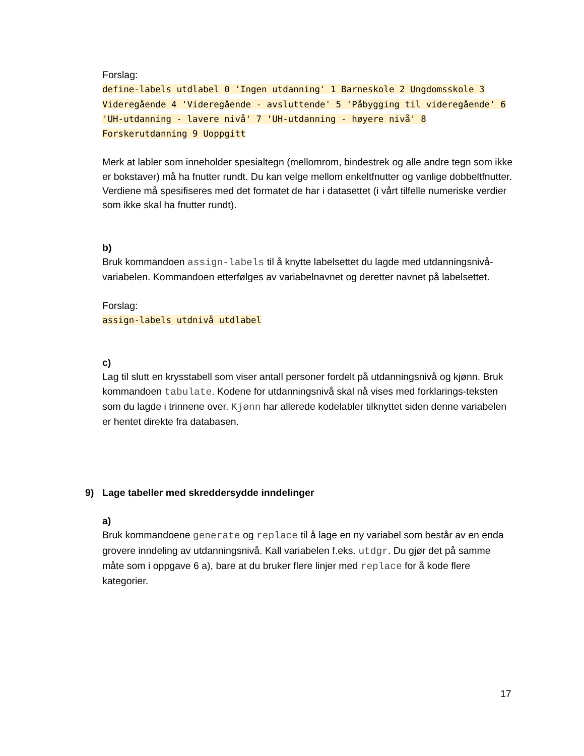Forslag:
define-labels utdlabel 0 'Ingen utdanning' 1 Barneskole 2 Ungdomsskole 3 Videregående 4 'Videregående - avsluttende' 5 'Påbygging til videregående' 6 'UH-utdanning - lavere nivå' 7 'UH-utdanning - høyere nivå' 8 Forskerutdanning 9 Uoppgitt
Merk at labler som inneholder spesialtegn (mellomrom, bindestrek og alle andre tegn som ikke er bokstaver) må ha fnutter rundt. Du kan velge mellom enkeltfnutter og vanlige dobbeltfnutter. Verdiene må spesifiseres med det formatet de har i datasettet (i vårt tilfelle numeriske verdier som ikke skal ha fnutter rundt).
b)
Bruk kommandoen assign-labels til å knytte labelsettet du lagde med utdanningsnivå-variabelen. Kommandoen etterfølges av variabelnavnet og deretter navnet på labelsettet.
Forslag:
assign-labels utdnivå utdlabel
c)
Lag til slutt en krysstabell som viser antall personer fordelt på utdanningsnivå og kjønn. Bruk kommandoen tabulate. Kodene for utdanningsnivå skal nå vises med forklarings-teksten som du lagde i trinnene over. Kjønn har allerede kodelabler tilknyttet siden denne variabelen er hentet direkte fra databasen.
9) Lage tabeller med skreddersydde inndelinger
a)
Bruk kommandoene generate og replace til å lage en ny variabel som består av en enda grovere inndeling av utdanningsnivå. Kall variabelen f.eks. utdgr. Du gjør det på samme måte som i oppgave 6 a), bare at du bruker flere linjer med replace for å kode flere kategorier.
17